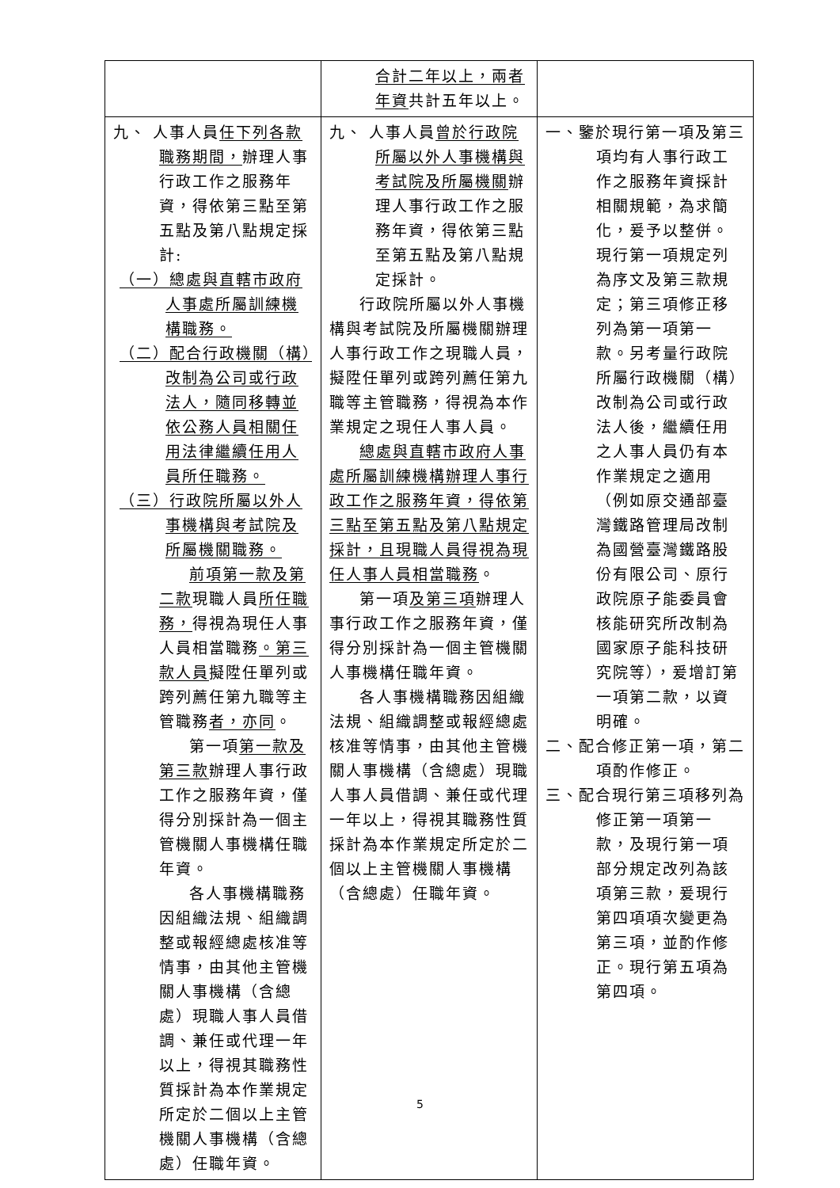| | 合計二年以上，兩者年資 共計五年以上。 | |
| 九、 人事人員 任下列各款職務期間， 辦理人事行政工作之服務年資，得依第三點至第五點及第八點規定採計: （一）總處與直轄市政府人事處所屬訓練機構職務。 （二）配合行政機關（構）改制為公司或行政法人，隨同移轉並依公務人員相關任用法律繼續任用人員所任職務。 （三）行政院所屬以外人事機構與考試院及所屬機關職務。 前項第一款及第二款 現職人員 所任職務， 得視為現任人事人員相當職務 。第三款人員 擬陞任單列或跨列薦任第九職等主管職務 者，亦同 。 第一項 第一款及第三款 辦理人事行政工作之服務年資，僅得分別採計為一個主管機關人事機構任職年資。 各人事機構職務因組織法規、組織調整或報經總處核准等情事，由其他主管機關人事機構（含總處）現職人事人員借調、兼任或代理一年以上，得視其職務性質採計為本作業規定所定於二個以上主管機關人事機構（含總處）任職年資。 | 九、 人事人員 曾於行政院所屬以外人事機構與考試院及所屬機關 辦理人事行政工作之服務年資，得依第三點至第五點及第八點規定採計。 行政院所屬以外人事機構與考試院及所屬機關辦理人事行政工作之現職人員，擬陞任單列或跨列薦任第九職等主管職務，得視為本作業規定之現任人事人員。 總處與直轄市政府人事處所屬訓練機構辦理人事行政工作之服務年資，得依第三點至第五點及第八點規定採計，且現職人員得視為現任人事人員相當職務 。 第一項 及第三項 辦理人事行政工作之服務年資，僅得分別採計為一個主管機關人事機構任職年資。 各人事機構職務因組織法規、組織調整或報經總處核准等情事，由其他主管機關人事機構（含總處）現職人事人員借調、兼任或代理一年以上，得視其職務性質採計為本作業規定所定於二個以上主管機關人事機構（含總處）任職年資。 | 一、鑒於現行第一項及第三項均有人事行政工作之服務年資採計相關規範，為求簡化，爰予以整併。現行第一項規定列為序文及第三款規定；第三項修正移列為第一項第一款。另考量行政院所屬行政機關（構）改制為公司或行政法人後，繼續任用之人事人員仍有本作業規定之適用（例如原交通部臺灣鐵路管理局改制為國營臺灣鐵路股份有限公司、原行政院原子能委員會核能研究所改制為國家原子能科技研究院等），爰增訂第一項第二款，以資明確。 二、配合修正第一項，第二項酌作修正。 三、配合現行第三項移列為修正第一項第一款，及現行第一項部分規定改列為該項第三款，爰現行第四項項次變更為第三項，並酌作修正。現行第五項為第四項。 |
5